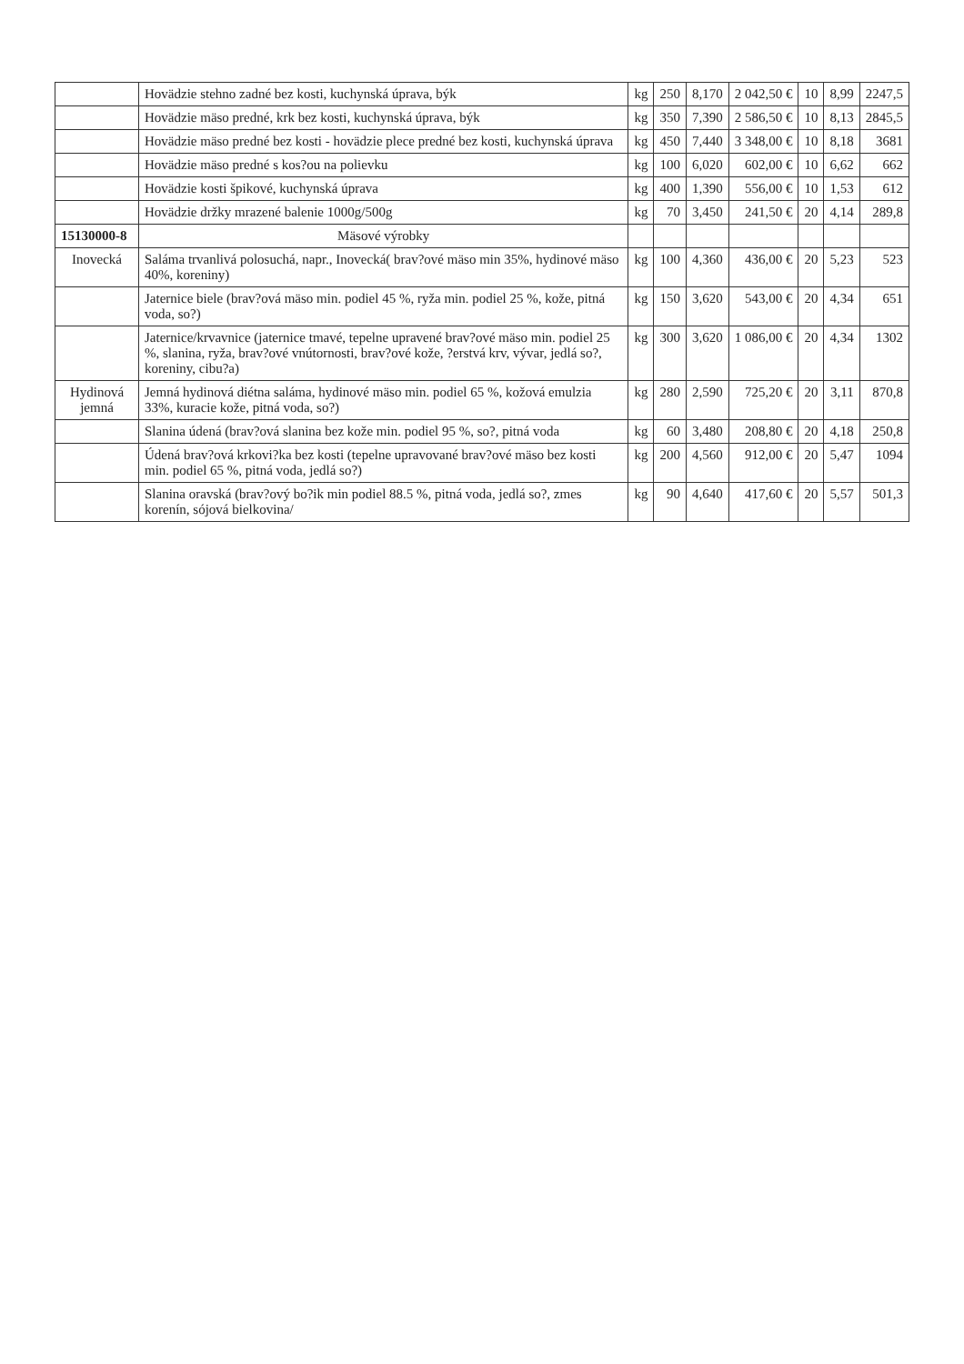| | Hovädzie stehno zadné bez kosti, kuchynská úprava, býk | kg | 250 | 8,170 | 2 042,50 € | 10 | 8,99 | 2247,5 |
| | Hovädzie mäso predné, krk bez kosti, kuchynská úprava, býk | kg | 350 | 7,390 | 2 586,50 € | 10 | 8,13 | 2845,5 |
| | Hovädzie mäso predné bez kosti - hovädzie plece predné bez kosti, kuchynská úprava | kg | 450 | 7,440 | 3 348,00 € | 10 | 8,18 | 3681 |
| | Hovädzie mäso predné s kos?ou na polievku | kg | 100 | 6,020 | 602,00 € | 10 | 6,62 | 662 |
| | Hovädzie kosti špikové, kuchynská úprava | kg | 400 | 1,390 | 556,00 € | 10 | 1,53 | 612 |
| | Hovädzie držky mrazené balenie 1000g/500g | kg | 70 | 3,450 | 241,50 € | 20 | 4,14 | 289,8 |
| 15130000-8 | Mäsové výrobky | | | | | | | |
| Inovecká | Saláma trvanlivá polosuchá, napr., Inovecká( brav?ové mäso min 35%, hydinové mäso 40%, koreniny) | kg | 100 | 4,360 | 436,00 € | 20 | 5,23 | 523 |
| | Jaternice biele (brav?ová mäso min. podiel 45 %, ryža min. podiel 25 %, kože, pitná voda, so?) | kg | 150 | 3,620 | 543,00 € | 20 | 4,34 | 651 |
| | Jaternice/krvavnice (jaternice tmavé, tepelne upravené brav?ové mäso min. podiel 25 %, slanina, ryža, brav?ové vnútornosti, brav?ové kože, ?erstvá krv, vývar, jedlá so?, koreniny, cibu?a) | kg | 300 | 3,620 | 1 086,00 € | 20 | 4,34 | 1302 |
| Hydinová jemná | Jemná hydinová diétna saláma, hydinové mäso min. podiel 65 %, kožová emulzia 33%, kuracie kože, pitná voda, so?) | kg | 280 | 2,590 | 725,20 € | 20 | 3,11 | 870,8 |
| | Slanina údená (brav?ová slanina bez kože min. podiel 95 %, so?, pitná voda | kg | 60 | 3,480 | 208,80 € | 20 | 4,18 | 250,8 |
| | Údená brav?ová krkovi?ka bez kosti (tepelne upravované brav?ové mäso bez kosti min. podiel 65 %, pitná voda, jedlá so?) | kg | 200 | 4,560 | 912,00 € | 20 | 5,47 | 1094 |
| | Slanina oravská (brav?ový bo?ik min podiel 88.5 %, pitná voda, jedlá so?, zmes korenín, sójová bielkovina/ | kg | 90 | 4,640 | 417,60 € | 20 | 5,57 | 501,3 |